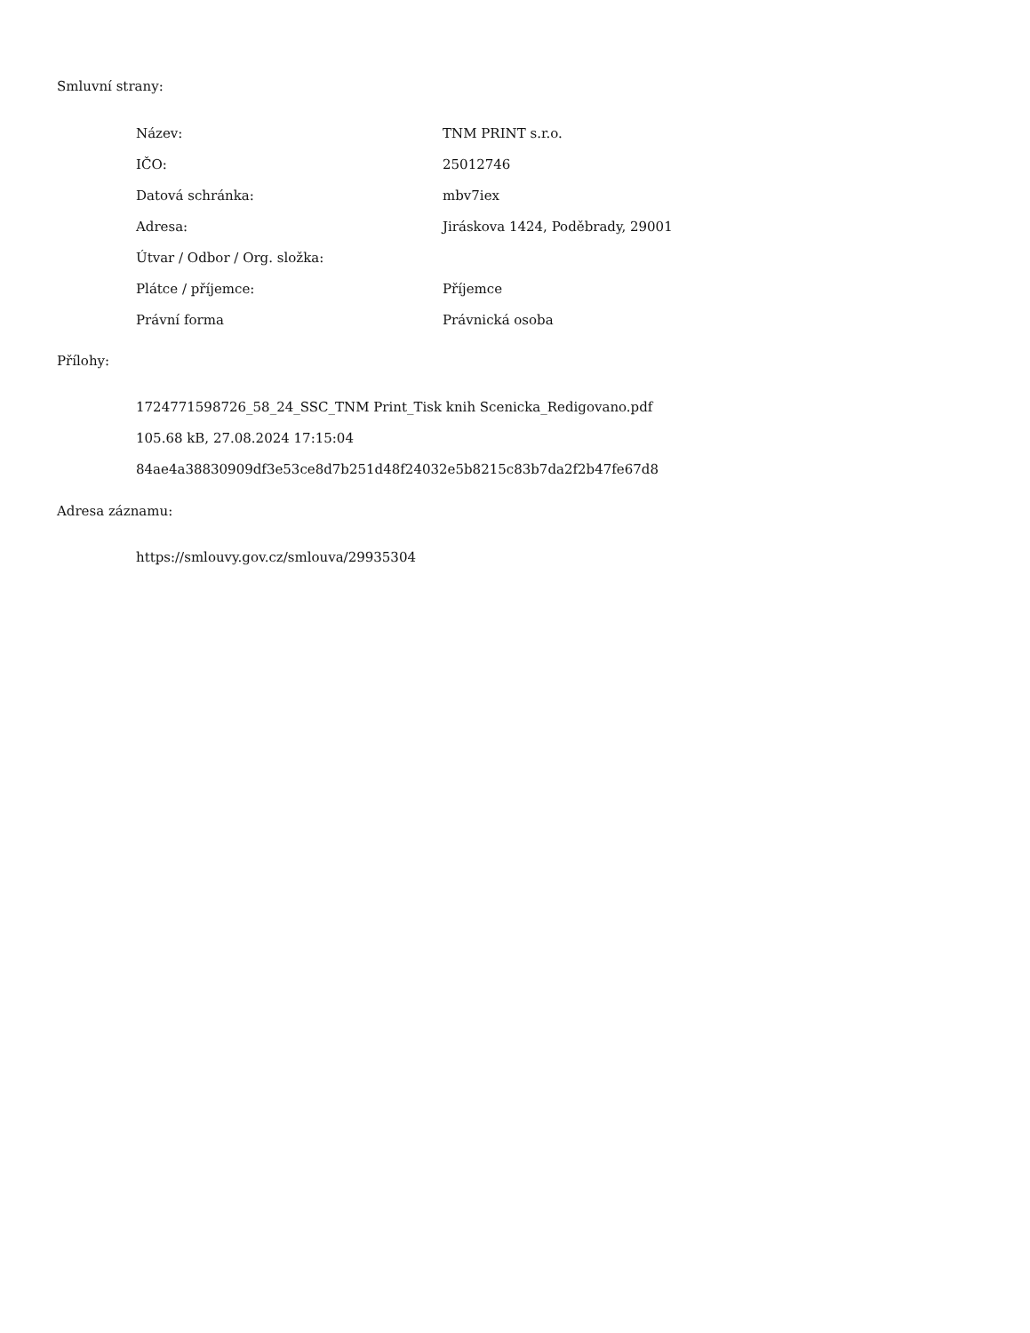Smluvní strany:
| Název: | TNM PRINT s.r.o. |
| IČO: | 25012746 |
| Datová schránka: | mbv7iex |
| Adresa: | Jiráskova 1424, Poděbrady, 29001 |
| Útvar / Odbor / Org. složka: | |
| Plátce / příjemce: | Příjemce |
| Právní forma | Právnická osoba |
Přílohy:
1724771598726_58_24_SSC_TNM Print_Tisk knih Scenicka_Redigovano.pdf
105.68 kB, 27.08.2024 17:15:04
84ae4a38830909df3e53ce8d7b251d48f24032e5b8215c83b7da2f2b47fe67d8
Adresa záznamu:
https://smlouvy.gov.cz/smlouva/29935304